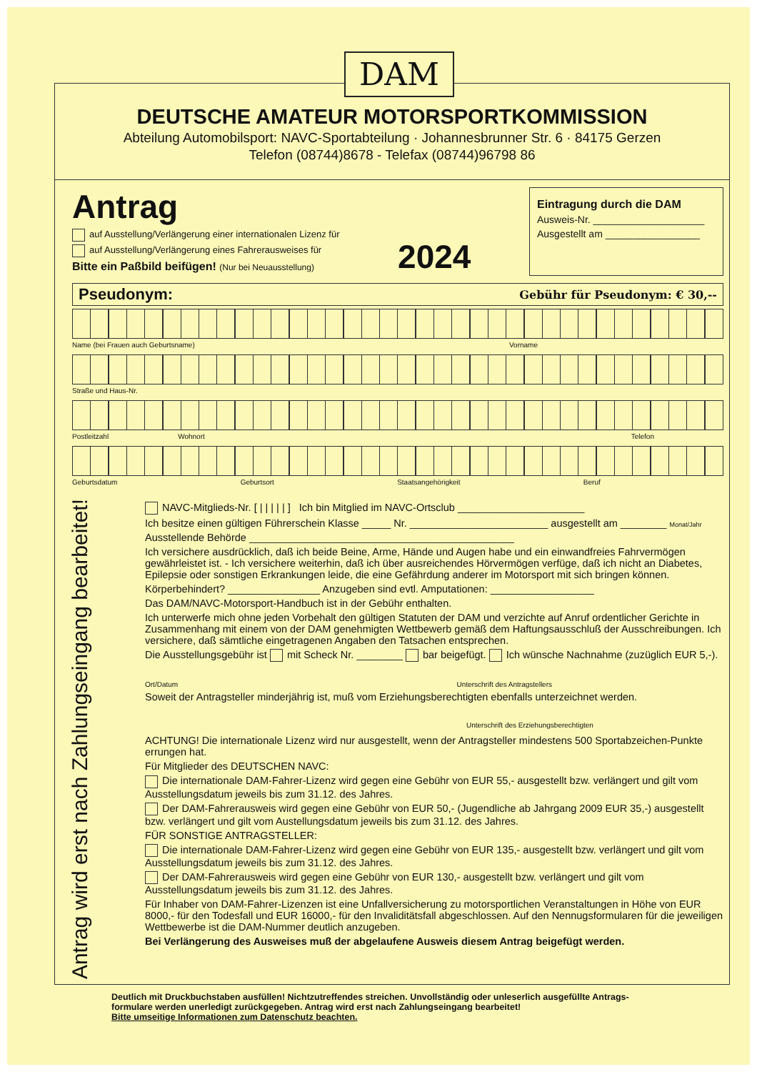DAM
DEUTSCHE AMATEUR MOTORSPORTKOMMISSION
Abteilung Automobilsport: NAVC-Sportabteilung · Johannesbrunner Str. 6 · 84175 Gerzen
Telefon (08744)8678 - Telefax (08744)96798 86
Antrag
auf Ausstellung/Verlängerung einer internationalen Lizenz für
auf Ausstellung/Verlängerung eines Fahrerausweises für
Bitte ein Paßbild beifügen! (Nur bei Neuausstellung)
2024
Eintragung durch die DAM
Ausweis-Nr. ____________________
Ausgestellt am _________________
Pseudonym: Gebühr für Pseudonym: € 30,--
Name (bei Frauen auch Geburtsname) Vorname
Straße und Haus-Nr.
Postleitzahl Wohnort Telefon
Geburtsdatum Geburtsort Staatsangehörigkeit Beruf
Antrag wird erst nach Zahlungseingang bearbeitet!
NAVC-Mitglieds-Nr. [ | | | | | ] Ich bin Mitglied im NAVC-Ortsclub ______________________
Ich besitze einen gültigen Führerschein Klasse _____ Nr. ________________________ ausgestellt am ________ Monat/Jahr
Ausstellende Behörde ______________________________________________
Ich versichere ausdrücklich, daß ich beide Beine, Arme, Hände und Augen habe und ein einwandfreies Fahrvermögen gewährleistet ist. - Ich versichere weiterhin, daß ich über ausreichendes Hörvermögen verfüge, daß ich nicht an Diabetes, Epilepsie oder sonstigen Erkrankungen leide, die eine Gefährdung anderer im Motorsport mit sich bringen können.
Körperbehindert? ________________ Anzugeben sind evtl. Amputationen: __________________
Das DAM/NAVC-Motorsport-Handbuch ist in der Gebühr enthalten.
Ich unterwerfe mich ohne jeden Vorbehalt den gültigen Statuten der DAM und verzichte auf Anruf ordentlicher Gerichte in Zusammenhang mit einem von der DAM genehmigten Wettbewerb gemäß dem Haftungsausschluß der Ausschreibungen. Ich versichere, daß sämtliche eingetragenen Angaben den Tatsachen entsprechen.
Die Ausstellungsgebühr ist mit Scheck Nr. ________ bar beigefügt. Ich wünsche Nachnahme (zuzüglich EUR 5,-).
Ort/Datum Unterschrift des Antragstellers
Soweit der Antragsteller minderjährig ist, muß vom Erziehungsberechtigten ebenfalls unterzeichnet werden.
Unterschrift des Erziehungsberechtigten
ACHTUNG! Die internationale Lizenz wird nur ausgestellt, wenn der Antragsteller mindestens 500 Sportabzeichen-Punkte errungen hat.
Für Mitglieder des DEUTSCHEN NAVC:
Die internationale DAM-Fahrer-Lizenz wird gegen eine Gebühr von EUR 55,- ausgestellt bzw. verlängert und gilt vom Ausstellungsdatum jeweils bis zum 31.12. des Jahres.
Der DAM-Fahrerausweis wird gegen eine Gebühr von EUR 50,- (Jugendliche ab Jahrgang 2009 EUR 35,-) ausgestellt bzw. verlängert und gilt vom Austellungsdatum jeweils bis zum 31.12. des Jahres.
FÜR SONSTIGE ANTRAGSTELLER:
Die internationale DAM-Fahrer-Lizenz wird gegen eine Gebühr von EUR 135,- ausgestellt bzw. verlängert und gilt vom Ausstellungsdatum jeweils bis zum 31.12. des Jahres.
Der DAM-Fahrerausweis wird gegen eine Gebühr von EUR 130,- ausgestellt bzw. verlängert und gilt vom Ausstellungsdatum jeweils bis zum 31.12. des Jahres.
Für Inhaber von DAM-Fahrer-Lizenzen ist eine Unfallversicherung zu motorsportlichen Veranstaltungen in Höhe von EUR 8000,- für den Todesfall und EUR 16000,- für den Invaliditätsfall abgeschlossen. Auf den Nennugsformularen für die jeweiligen Wettbewerbe ist die DAM-Nummer deutlich anzugeben.
Bei Verlängerung des Ausweises muß der abgelaufene Ausweis diesem Antrag beigefügt werden.
Deutlich mit Druckbuchstaben ausfüllen! Nichtzutreffendes streichen. Unvollständig oder unleserlich ausgefüllte Antrags-
formulare werden unerledigt zurückgegeben. Antrag wird erst nach Zahlungseingang bearbeitet!
Bitte umseitige Informationen zum Datenschutz beachten.